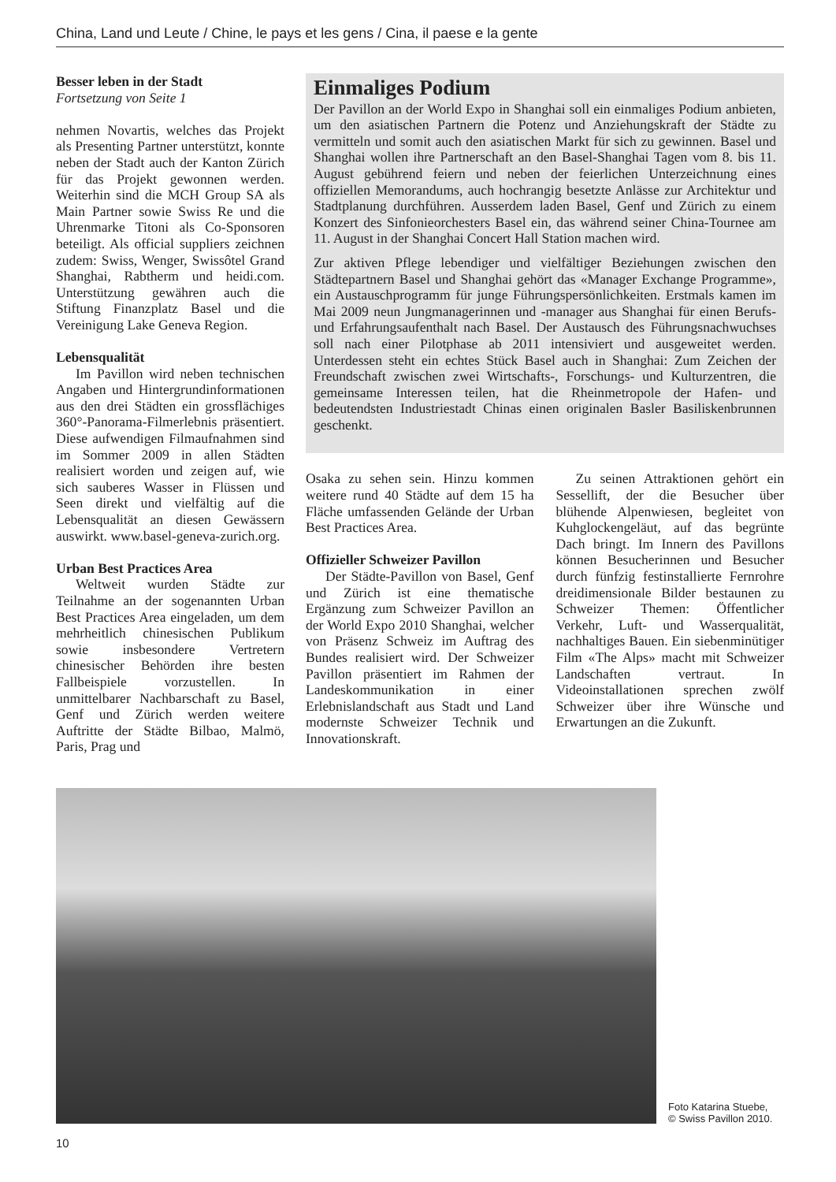China, Land und Leute / Chine, le pays et les gens / Cina, il paese e la gente
Besser leben in der Stadt
Fortsetzung von Seite 1
nehmen Novartis, welches das Projekt als Presenting Partner unterstützt, konnte neben der Stadt auch der Kanton Zürich für das Projekt gewonnen werden. Weiterhin sind die MCH Group SA als Main Partner sowie Swiss Re und die Uhrenmarke Titoni als Co-Sponsoren beteiligt. Als official suppliers zeichnen zudem: Swiss, Wenger, Swissôtel Grand Shanghai, Rabtherm und heidi.com. Unterstützung gewähren auch die Stiftung Finanzplatz Basel und die Vereinigung Lake Geneva Region.
Lebensqualität
Im Pavillon wird neben technischen Angaben und Hintergrundinformationen aus den drei Städten ein grossflächiges 360°-Panorama-Filmerlebnis präsentiert. Diese aufwendigen Filmaufnahmen sind im Sommer 2009 in allen Städten realisiert worden und zeigen auf, wie sich sauberes Wasser in Flüssen und Seen direkt und vielfältig auf die Lebensqualität an diesen Gewässern auswirkt. www.basel-geneva-zurich.org.
Urban Best Practices Area
Weltweit wurden Städte zur Teilnahme an der sogenannten Urban Best Practices Area eingeladen, um dem mehrheitlich chinesischen Publikum sowie insbesondere Vertretern chinesischer Behörden ihre besten Fallbeispiele vorzustellen. In unmittelbarer Nachbarschaft zu Basel, Genf und Zürich werden weitere Auftritte der Städte Bilbao, Malmö, Paris, Prag und
Einmaliges Podium
Der Pavillon an der World Expo in Shanghai soll ein einmaliges Podium anbieten, um den asiatischen Partnern die Potenz und Anziehungskraft der Städte zu vermitteln und somit auch den asiatischen Markt für sich zu gewinnen. Basel und Shanghai wollen ihre Partnerschaft an den Basel-Shanghai Tagen vom 8. bis 11. August gebührend feiern und neben der feierlichen Unterzeichnung eines offiziellen Memorandums, auch hochrangig besetzte Anlässe zur Architektur und Stadtplanung durchführen. Ausserdem laden Basel, Genf und Zürich zu einem Konzert des Sinfonieorchesters Basel ein, das während seiner China-Tournee am 11. August in der Shanghai Concert Hall Station machen wird.
Zur aktiven Pflege lebendiger und vielfältiger Beziehungen zwischen den Städtepartnern Basel und Shanghai gehört das «Manager Exchange Programme», ein Austauschprogramm für junge Führungspersönlichkeiten. Erstmals kamen im Mai 2009 neun Jungmanagerinnen und -manager aus Shanghai für einen Berufs- und Erfahrungsaufenthalt nach Basel. Der Austausch des Führungsnachwuchses soll nach einer Pilotphase ab 2011 intensiviert und ausgeweitet werden. Unterdessen steht ein echtes Stück Basel auch in Shanghai: Zum Zeichen der Freundschaft zwischen zwei Wirtschafts-, Forschungs- und Kulturzentren, die gemeinsame Interessen teilen, hat die Rheinmetropole der Hafen- und bedeutendsten Industriestadt Chinas einen originalen Basler Basiliskenbrunnen geschenkt.
Osaka zu sehen sein. Hinzu kommen weitere rund 40 Städte auf dem 15 ha Fläche umfassenden Gelände der Urban Best Practices Area.
Offizieller Schweizer Pavillon
Der Städte-Pavillon von Basel, Genf und Zürich ist eine thematische Ergänzung zum Schweizer Pavillon an der World Expo 2010 Shanghai, welcher von Präsenz Schweiz im Auftrag des Bundes realisiert wird. Der Schweizer Pavillon präsentiert im Rahmen der Landeskommunikation in einer Erlebnislandschaft aus Stadt und Land modernste Schweizer Technik und Innovationskraft.
Zu seinen Attraktionen gehört ein Sessellift, der die Besucher über blühende Alpenwiesen, begleitet von Kuhglockengeläut, auf das begrünte Dach bringt. Im Innern des Pavillons können Besucherinnen und Besucher durch fünfzig festinstallierte Fernrohre dreidimensionale Bilder bestaunen zu Schweizer Themen: Öffentlicher Verkehr, Luft- und Wasserqualität, nachhaltiges Bauen. Ein siebenminütiger Film «The Alps» macht mit Schweizer Landschaften vertraut. In Videoinstallationen sprechen zwölf Schweizer über ihre Wünsche und Erwartungen an die Zukunft.
Foto Katarina Stuebe,
© Swiss Pavillon 2010.
10